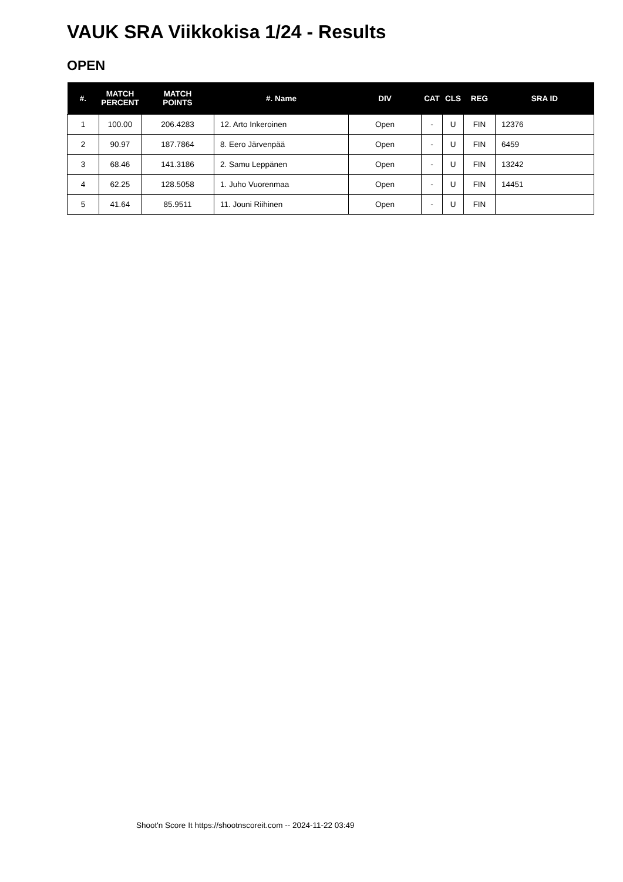VAUK SRA Viikkokisa 1/24 - Results
OPEN
| #. | MATCH PERCENT | MATCH POINTS | #. Name | DIV | CAT | CLS | REG | SRA ID |
| --- | --- | --- | --- | --- | --- | --- | --- | --- |
| 1 | 100.00 | 206.4283 | 12. Arto Inkeroinen | Open | - | U | FIN | 12376 |
| 2 | 90.97 | 187.7864 | 8. Eero Järvenpää | Open | - | U | FIN | 6459 |
| 3 | 68.46 | 141.3186 | 2. Samu Leppänen | Open | - | U | FIN | 13242 |
| 4 | 62.25 | 128.5058 | 1. Juho Vuorenmaa | Open | - | U | FIN | 14451 |
| 5 | 41.64 | 85.9511 | 11. Jouni Riihinen | Open | - | U | FIN | |
Shoot'n Score It https://shootnscoreit.com -- 2024-11-22 03:49